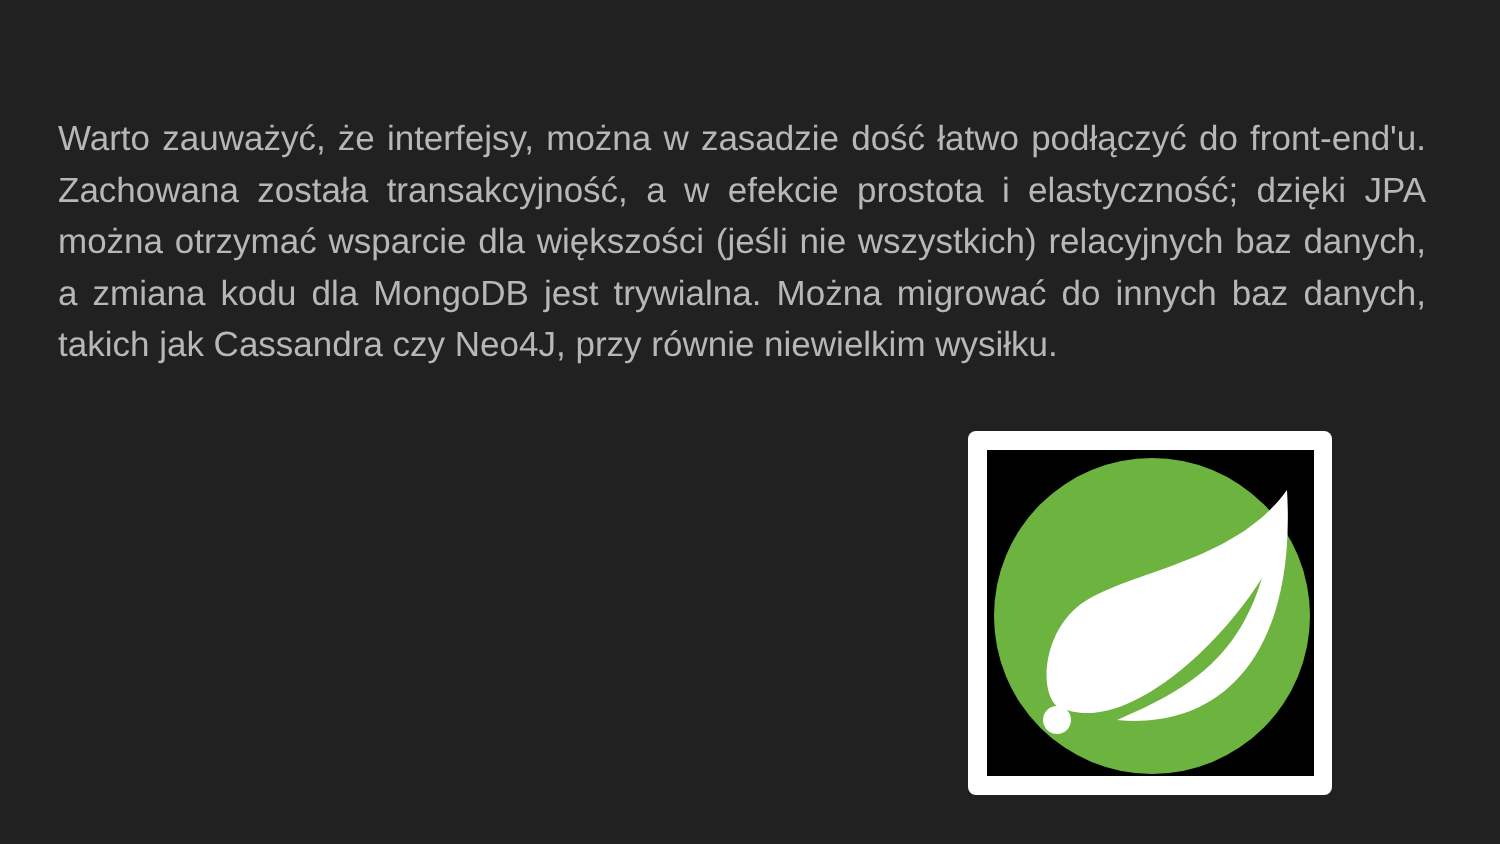Warto zauważyć, że interfejsy, można w zasadzie dość łatwo podłączyć do front-end'u. Zachowana została transakcyjność, a w efekcie prostota i elastyczność; dzięki JPA można otrzymać wsparcie dla większości (jeśli nie wszystkich) relacyjnych baz danych, a zmiana kodu dla MongoDB jest trywialna. Można migrować do innych baz danych, takich jak Cassandra czy Neo4J, przy równie niewielkim wysiłku.